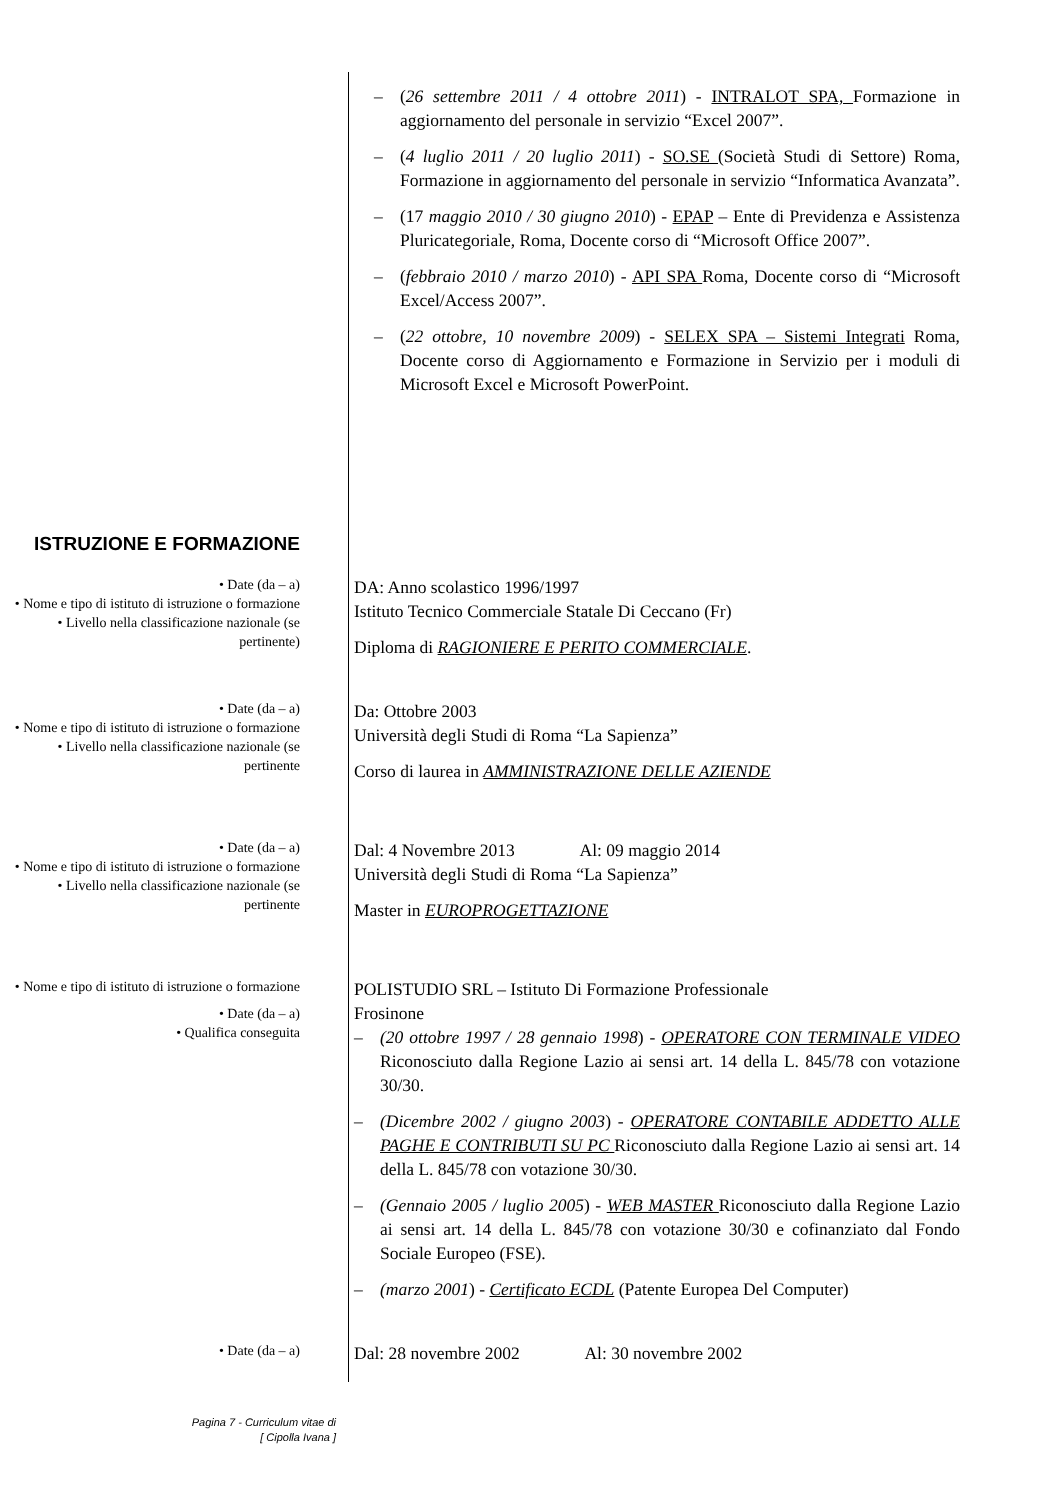– (26 settembre 2011 / 4 ottobre 2011) - INTRALOT SPA, Formazione in aggiornamento del personale in servizio “Excel 2007”.
– (4 luglio 2011 / 20 luglio 2011) - SO.SE (Società Studi di Settore) Roma, Formazione in aggiornamento del personale in servizio “Informatica Avanzata”.
– (17 maggio 2010 / 30 giugno 2010) - EPAP – Ente di Previdenza e Assistenza Pluricategoriale, Roma, Docente corso di “Microsoft Office 2007”.
– (febbraio 2010 / marzo 2010) - API SPA Roma, Docente corso di “Microsoft Excel/Access 2007”.
– (22 ottobre, 10 novembre 2009) - SELEX SPA – Sistemi Integrati Roma, Docente corso di Aggiornamento e Formazione in Servizio per i moduli di Microsoft Excel e Microsoft PowerPoint.
ISTRUZIONE E FORMAZIONE
• Date (da – a)
• Nome e tipo di istituto di istruzione o formazione
• Livello nella classificazione nazionale (se pertinente)
DA: Anno scolastico 1996/1997
Istituto Tecnico Commerciale Statale Di Ceccano (Fr)
Diploma di RAGIONIERE E PERITO COMMERCIALE.
• Date (da – a)
• Nome e tipo di istituto di istruzione o formazione
• Livello nella classificazione nazionale (se pertinente
Da: Ottobre 2003
Università degli Studi di Roma “La Sapienza”
Corso di laurea in AMMINISTRAZIONE DELLE AZIENDE
• Date (da – a)
• Nome e tipo di istituto di istruzione o formazione
• Livello nella classificazione nazionale (se pertinente
Dal: 4 Novembre 2013 Al: 09 maggio 2014
Università degli Studi di Roma “La Sapienza”
Master in EUROPROGETTAZIONE
• Nome e tipo di istituto di istruzione o formazione
• Date (da – a)
• Qualifica conseguita
POLISTUDIO SRL – Istituto Di Formazione Professionale
Frosinone
– (20 ottobre 1997 / 28 gennaio 1998) - OPERATORE CON TERMINALE VIDEO Riconosciuto dalla Regione Lazio ai sensi art. 14 della L. 845/78 con votazione 30/30.
– (Dicembre 2002 / giugno 2003) - OPERATORE CONTABILE ADDETTO ALLE PAGHE E CONTRIBUTI SU PC Riconosciuto dalla Regione Lazio ai sensi art. 14 della L. 845/78 con votazione 30/30.
– (Gennaio 2005 / luglio 2005) - WEB MASTER Riconosciuto dalla Regione Lazio ai sensi art. 14 della L. 845/78 con votazione 30/30 e cofinanziato dal Fondo Sociale Europeo (FSE).
– (marzo 2001) - Certificato ECDL (Patente Europea Del Computer)
• Date (da – a)
Dal: 28 novembre 2002 Al: 30 novembre 2002
Pagina 7 - Curriculum vitae di
[ Cipolla Ivana ]